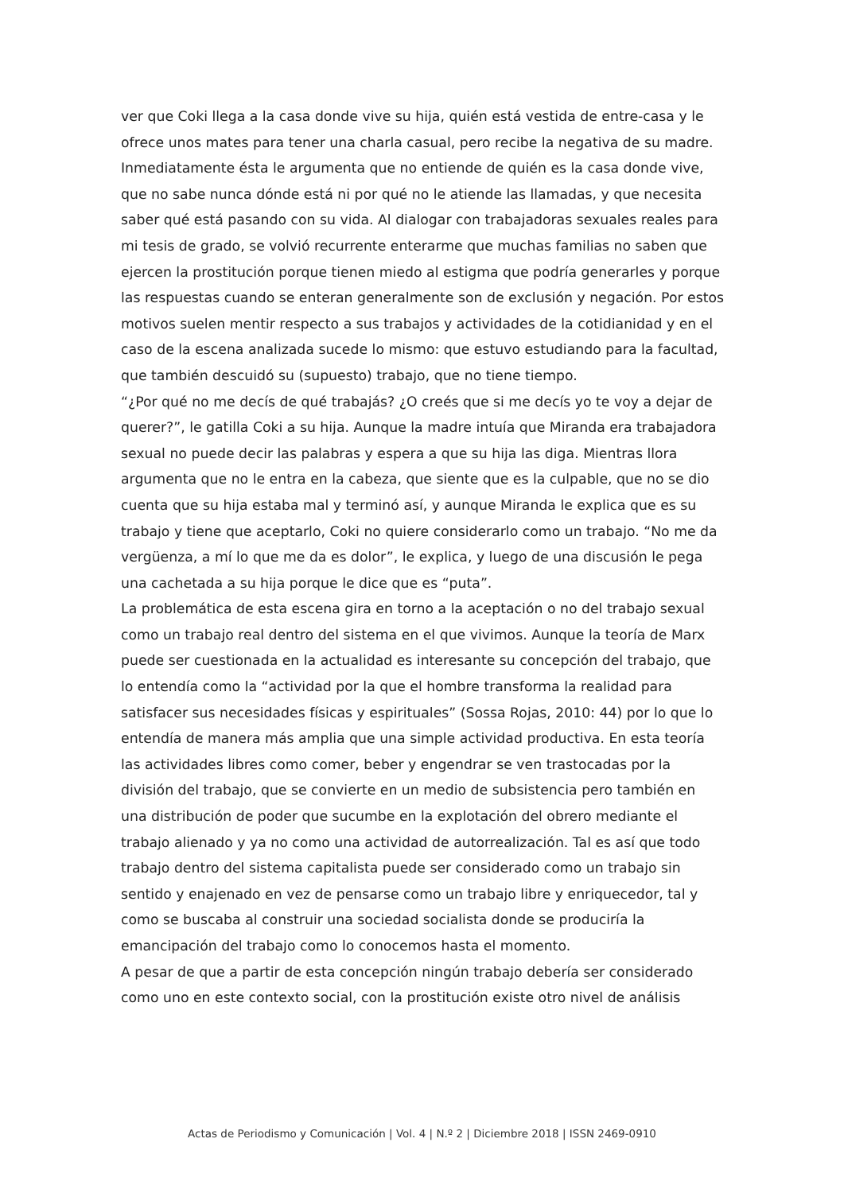ver que Coki llega a la casa donde vive su hija, quién está vestida de entre-casa y le ofrece unos mates para tener una charla casual, pero recibe la negativa de su madre. Inmediatamente ésta le argumenta que no entiende de quién es la casa donde vive, que no sabe nunca dónde está ni por qué no le atiende las llamadas, y que necesita saber qué está pasando con su vida. Al dialogar con trabajadoras sexuales reales para mi tesis de grado, se volvió recurrente enterarme que muchas familias no saben que ejercen la prostitución porque tienen miedo al estigma que podría generarles y porque las respuestas cuando se enteran generalmente son de exclusión y negación. Por estos motivos suelen mentir respecto a sus trabajos y actividades de la cotidianidad y en el caso de la escena analizada sucede lo mismo: que estuvo estudiando para la facultad, que también descuidó su (supuesto) trabajo, que no tiene tiempo.
“¿Por qué no me decís de qué trabajás? ¿O creés que si me decís yo te voy a dejar de querer?”, le gatilla Coki a su hija. Aunque la madre intuía que Miranda era trabajadora sexual no puede decir las palabras y espera a que su hija las diga. Mientras llora argumenta que no le entra en la cabeza, que siente que es la culpable, que no se dio cuenta que su hija estaba mal y terminó así, y aunque Miranda le explica que es su trabajo y tiene que aceptarlo, Coki no quiere considerarlo como un trabajo. “No me da vergüenza, a mí lo que me da es dolor”, le explica, y luego de una discusión le pega una cachetada a su hija porque le dice que es “puta”.
La problemática de esta escena gira en torno a la aceptación o no del trabajo sexual como un trabajo real dentro del sistema en el que vivimos. Aunque la teoría de Marx puede ser cuestionada en la actualidad es interesante su concepción del trabajo, que lo entendía como la “actividad por la que el hombre transforma la realidad para satisfacer sus necesidades físicas y espirituales” (Sossa Rojas, 2010: 44) por lo que lo entendía de manera más amplia que una simple actividad productiva. En esta teoría las actividades libres como comer, beber y engendrar se ven trastocadas por la división del trabajo, que se convierte en un medio de subsistencia pero también en una distribución de poder que sucumbe en la explotación del obrero mediante el trabajo alienado y ya no como una actividad de autorrealización. Tal es así que todo trabajo dentro del sistema capitalista puede ser considerado como un trabajo sin sentido y enajenado en vez de pensarse como un trabajo libre y enriquecedor, tal y como se buscaba al construir una sociedad socialista donde se produciría la emancipación del trabajo como lo conocemos hasta el momento.
A pesar de que a partir de esta concepción ningún trabajo debería ser considerado como uno en este contexto social, con la prostitución existe otro nivel de análisis
Actas de Periodismo y Comunicación | Vol. 4 | N.º 2 | Diciembre 2018 | ISSN 2469-0910